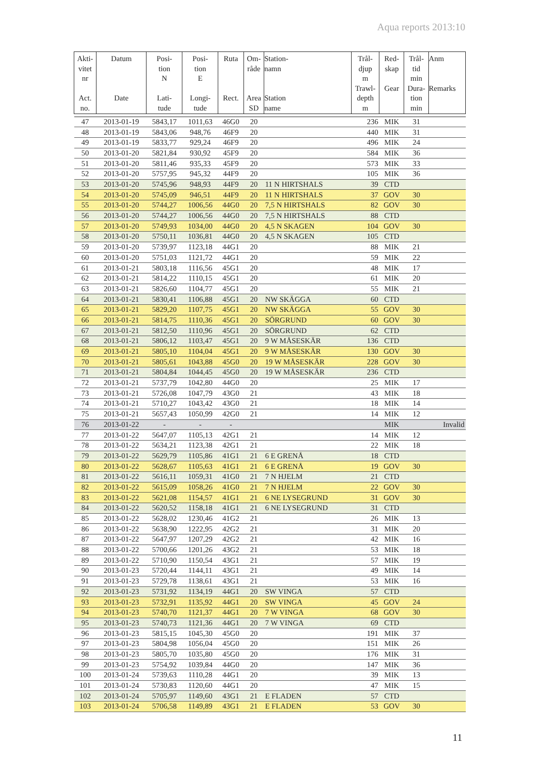Aqua reports 2013:10
| Akti- vitet nr Act. no. | Datum Date | Posi- tion N Lati- tude | Posi- tion E Longi- tude | Ruta Rect. | Om- råde Area SD | Station- namn Station name | Trål- djup m Trawl- depth m | Red- skap Gear | Trål- tid min Dura- tion min | Anm Remarks |
| --- | --- | --- | --- | --- | --- | --- | --- | --- | --- | --- |
| 47 | 2013-01-19 | 5843,17 | 1011,63 | 46G0 | 20 | | 236 | MIK | 31 | |
| 48 | 2013-01-19 | 5843,06 | 948,76 | 46F9 | 20 | | 440 | MIK | 31 | |
| 49 | 2013-01-19 | 5833,77 | 929,24 | 46F9 | 20 | | 496 | MIK | 24 | |
| 50 | 2013-01-20 | 5821,84 | 930,92 | 45F9 | 20 | | 584 | MIK | 36 | |
| 51 | 2013-01-20 | 5811,46 | 935,33 | 45F9 | 20 | | 573 | MIK | 33 | |
| 52 | 2013-01-20 | 5757,95 | 945,32 | 44F9 | 20 | | 105 | MIK | 36 | |
| 53 | 2013-01-20 | 5745,96 | 948,93 | 44F9 | 20 | 11 N HIRTSHALS | 39 | CTD | | |
| 54 | 2013-01-20 | 5745,09 | 946,51 | 44F9 | 20 | 11 N HIRTSHALS | 37 | GOV | 30 | |
| 55 | 2013-01-20 | 5744,27 | 1006,56 | 44G0 | 20 | 7,5 N HIRTSHALS | 82 | GOV | 30 | |
| 56 | 2013-01-20 | 5744,27 | 1006,56 | 44G0 | 20 | 7,5 N HIRTSHALS | 88 | CTD | | |
| 57 | 2013-01-20 | 5749,93 | 1034,00 | 44G0 | 20 | 4,5 N SKAGEN | 104 | GOV | 30 | |
| 58 | 2013-01-20 | 5750,11 | 1036,81 | 44G0 | 20 | 4,5 N SKAGEN | 105 | CTD | | |
| 59 | 2013-01-20 | 5739,97 | 1123,18 | 44G1 | 20 | | 88 | MIK | 21 | |
| 60 | 2013-01-20 | 5751,03 | 1121,72 | 44G1 | 20 | | 59 | MIK | 22 | |
| 61 | 2013-01-21 | 5803,18 | 1116,56 | 45G1 | 20 | | 48 | MIK | 17 | |
| 62 | 2013-01-21 | 5814,22 | 1110,15 | 45G1 | 20 | | 61 | MIK | 20 | |
| 63 | 2013-01-21 | 5826,60 | 1104,77 | 45G1 | 20 | | 55 | MIK | 21 | |
| 64 | 2013-01-21 | 5830,41 | 1106,88 | 45G1 | 20 | NW SKÄGGA | 60 | CTD | | |
| 65 | 2013-01-21 | 5829,20 | 1107,75 | 45G1 | 20 | NW SKÄGGA | 55 | GOV | 30 | |
| 66 | 2013-01-21 | 5814,75 | 1110,36 | 45G1 | 20 | SÖRGRUND | 60 | GOV | 30 | |
| 67 | 2013-01-21 | 5812,50 | 1110,96 | 45G1 | 20 | SÖRGRUND | 62 | CTD | | |
| 68 | 2013-01-21 | 5806,12 | 1103,47 | 45G1 | 20 | 9 W MÅSESKÄR | 136 | CTD | | |
| 69 | 2013-01-21 | 5805,10 | 1104,04 | 45G1 | 20 | 9 W MÅSESKÄR | 130 | GOV | 30 | |
| 70 | 2013-01-21 | 5805,61 | 1043,88 | 45G0 | 20 | 19 W MÅSESKÄR | 228 | GOV | 30 | |
| 71 | 2013-01-21 | 5804,84 | 1044,45 | 45G0 | 20 | 19 W MÅSESKÄR | 236 | CTD | | |
| 72 | 2013-01-21 | 5737,79 | 1042,80 | 44G0 | 20 | | 25 | MIK | 17 | |
| 73 | 2013-01-21 | 5726,08 | 1047,79 | 43G0 | 21 | | 43 | MIK | 18 | |
| 74 | 2013-01-21 | 5710,27 | 1043,42 | 43G0 | 21 | | 18 | MIK | 14 | |
| 75 | 2013-01-21 | 5657,43 | 1050,99 | 42G0 | 21 | | 14 | MIK | 12 | |
| 76 | 2013-01-22 | - | - | - | | | | MIK | | Invalid |
| 77 | 2013-01-22 | 5647,07 | 1105,13 | 42G1 | 21 | | 14 | MIK | 12 | |
| 78 | 2013-01-22 | 5634,21 | 1123,38 | 42G1 | 21 | | 22 | MIK | 18 | |
| 79 | 2013-01-22 | 5629,79 | 1105,86 | 41G1 | 21 | 6 E GRENÅ | 18 | CTD | | |
| 80 | 2013-01-22 | 5628,67 | 1105,63 | 41G1 | 21 | 6 E GRENÅ | 19 | GOV | 30 | |
| 81 | 2013-01-22 | 5616,11 | 1059,31 | 41G0 | 21 | 7 N HJELM | 21 | CTD | | |
| 82 | 2013-01-22 | 5615,09 | 1058,26 | 41G0 | 21 | 7 N HJELM | 22 | GOV | 30 | |
| 83 | 2013-01-22 | 5621,08 | 1154,57 | 41G1 | 21 | 6 NE LYSEGRUND | 31 | GOV | 30 | |
| 84 | 2013-01-22 | 5620,52 | 1158,18 | 41G1 | 21 | 6 NE LYSEGRUND | 31 | CTD | | |
| 85 | 2013-01-22 | 5628,02 | 1230,46 | 41G2 | 21 | | 26 | MIK | 13 | |
| 86 | 2013-01-22 | 5638,90 | 1222,95 | 42G2 | 21 | | 31 | MIK | 20 | |
| 87 | 2013-01-22 | 5647,97 | 1207,29 | 42G2 | 21 | | 42 | MIK | 16 | |
| 88 | 2013-01-22 | 5700,66 | 1201,26 | 43G2 | 21 | | 53 | MIK | 18 | |
| 89 | 2013-01-22 | 5710,90 | 1150,54 | 43G1 | 21 | | 57 | MIK | 19 | |
| 90 | 2013-01-23 | 5720,44 | 1144,11 | 43G1 | 21 | | 49 | MIK | 14 | |
| 91 | 2013-01-23 | 5729,78 | 1138,61 | 43G1 | 21 | | 53 | MIK | 16 | |
| 92 | 2013-01-23 | 5731,92 | 1134,19 | 44G1 | 20 | SW VINGA | 57 | CTD | | |
| 93 | 2013-01-23 | 5732,91 | 1135,92 | 44G1 | 20 | SW VINGA | 45 | GOV | 24 | |
| 94 | 2013-01-23 | 5740,70 | 1121,37 | 44G1 | 20 | 7 W VINGA | 68 | GOV | 30 | |
| 95 | 2013-01-23 | 5740,73 | 1121,36 | 44G1 | 20 | 7 W VINGA | 69 | CTD | | |
| 96 | 2013-01-23 | 5815,15 | 1045,30 | 45G0 | 20 | | 191 | MIK | 37 | |
| 97 | 2013-01-23 | 5804,98 | 1056,04 | 45G0 | 20 | | 151 | MIK | 26 | |
| 98 | 2013-01-23 | 5805,70 | 1035,80 | 45G0 | 20 | | 176 | MIK | 31 | |
| 99 | 2013-01-23 | 5754,92 | 1039,84 | 44G0 | 20 | | 147 | MIK | 36 | |
| 100 | 2013-01-24 | 5739,63 | 1110,28 | 44G1 | 20 | | 39 | MIK | 13 | |
| 101 | 2013-01-24 | 5730,83 | 1120,60 | 44G1 | 20 | | 47 | MIK | 15 | |
| 102 | 2013-01-24 | 5705,97 | 1149,60 | 43G1 | 21 | E FLADEN | 57 | CTD | | |
| 103 | 2013-01-24 | 5706,58 | 1149,89 | 43G1 | 21 | E FLADEN | 53 | GOV | 30 | |
11